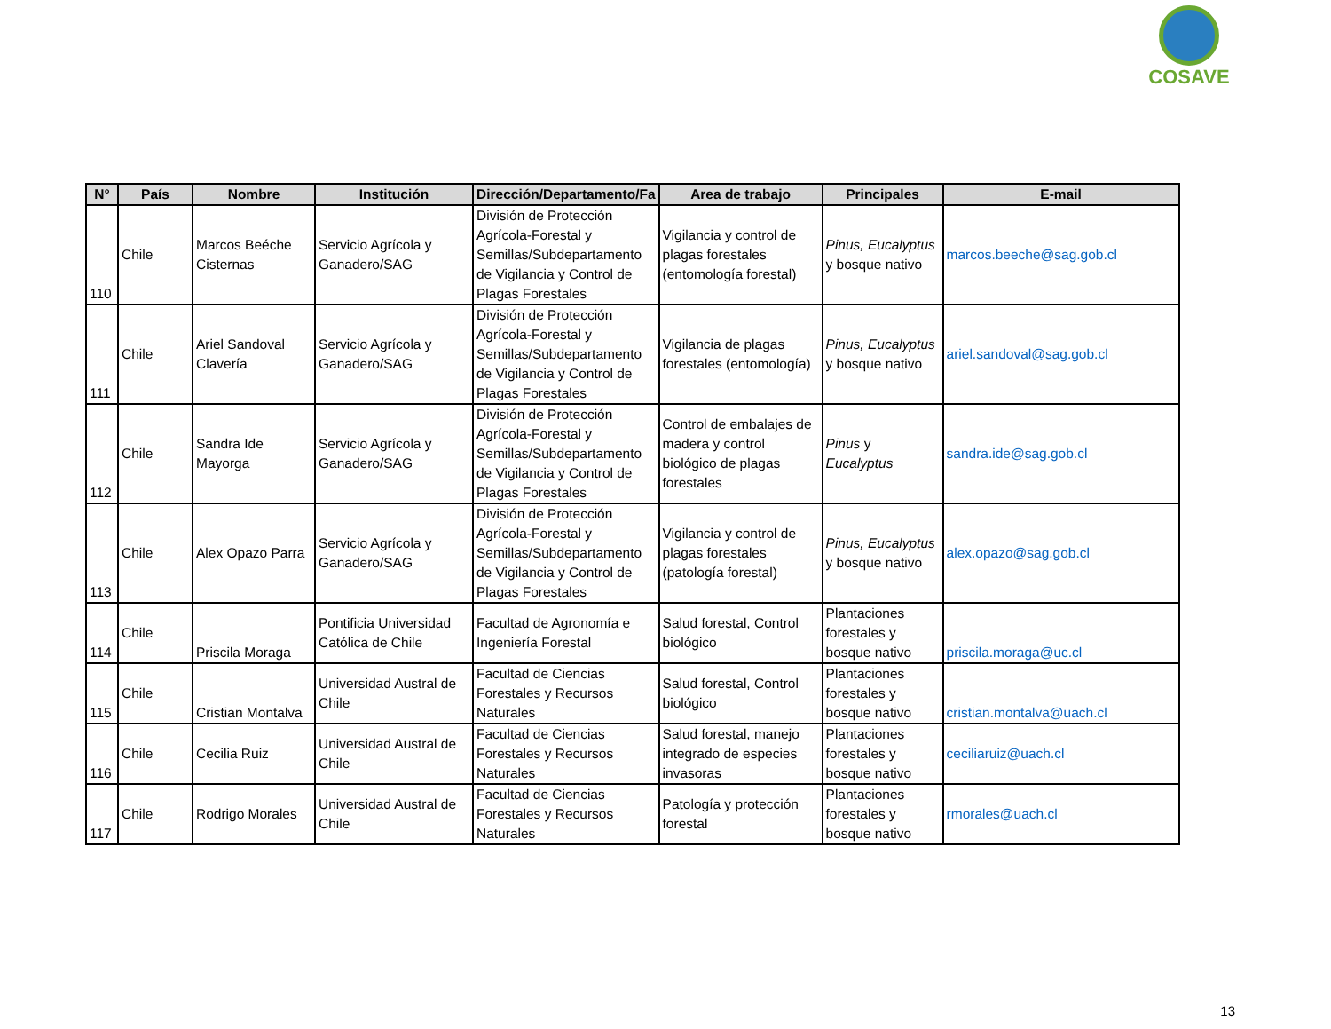COSAVE
| N° | País | Nombre | Institución | Dirección/Departamento/Fa | Area de trabajo | Principales | E-mail |
| --- | --- | --- | --- | --- | --- | --- | --- |
| 110 | Chile | Marcos Beéche Cisternas | Servicio Agrícola y Ganadero/SAG | División de Protección Agrícola-Forestal y Semillas/Subdepartamento de Vigilancia y Control de Plagas Forestales | Vigilancia y control de plagas forestales (entomología forestal) | Pinus, Eucalyptus y bosque nativo | marcos.beeche@sag.gob.cl |
| 111 | Chile | Ariel Sandoval Clavería | Servicio Agrícola y Ganadero/SAG | División de Protección Agrícola-Forestal y Semillas/Subdepartamento de Vigilancia y Control de Plagas Forestales | Vigilancia de plagas forestales (entomología) | Pinus, Eucalyptus y bosque nativo | ariel.sandoval@sag.gob.cl |
| 112 | Chile | Sandra Ide Mayorga | Servicio Agrícola y Ganadero/SAG | División de Protección Agrícola-Forestal y Semillas/Subdepartamento de Vigilancia y Control de Plagas Forestales | Control de embalajes de madera y control biológico de plagas forestales | Pinus y Eucalyptus | sandra.ide@sag.gob.cl |
| 113 | Chile | Alex Opazo Parra | Servicio Agrícola y Ganadero/SAG | División de Protección Agrícola-Forestal y Semillas/Subdepartamento de Vigilancia y Control de Plagas Forestales | Vigilancia y control de plagas forestales (patología forestal) | Pinus, Eucalyptus y bosque nativo | alex.opazo@sag.gob.cl |
| 114 | Chile | Priscila Moraga | Pontificia Universidad Católica de Chile | Facultad de Agronomía e Ingeniería Forestal | Salud forestal, Control biológico | Plantaciones forestales y bosque nativo | priscila.moraga@uc.cl |
| 115 | Chile | Cristian Montalva | Universidad Austral de Chile | Facultad de Ciencias Forestales y Recursos Naturales | Salud forestal, Control biológico | Plantaciones forestales y bosque nativo | cristian.montalva@uach.cl |
| 116 | Chile | Cecilia Ruiz | Universidad Austral de Chile | Facultad de Ciencias Forestales y Recursos Naturales | Salud forestal, manejo integrado de especies invasoras | Plantaciones forestales y bosque nativo | ceciliaruiz@uach.cl |
| 117 | Chile | Rodrigo Morales | Universidad Austral de Chile | Facultad de Ciencias Forestales y Recursos Naturales | Patología y protección forestal | Plantaciones forestales y bosque nativo | rmorales@uach.cl |
13